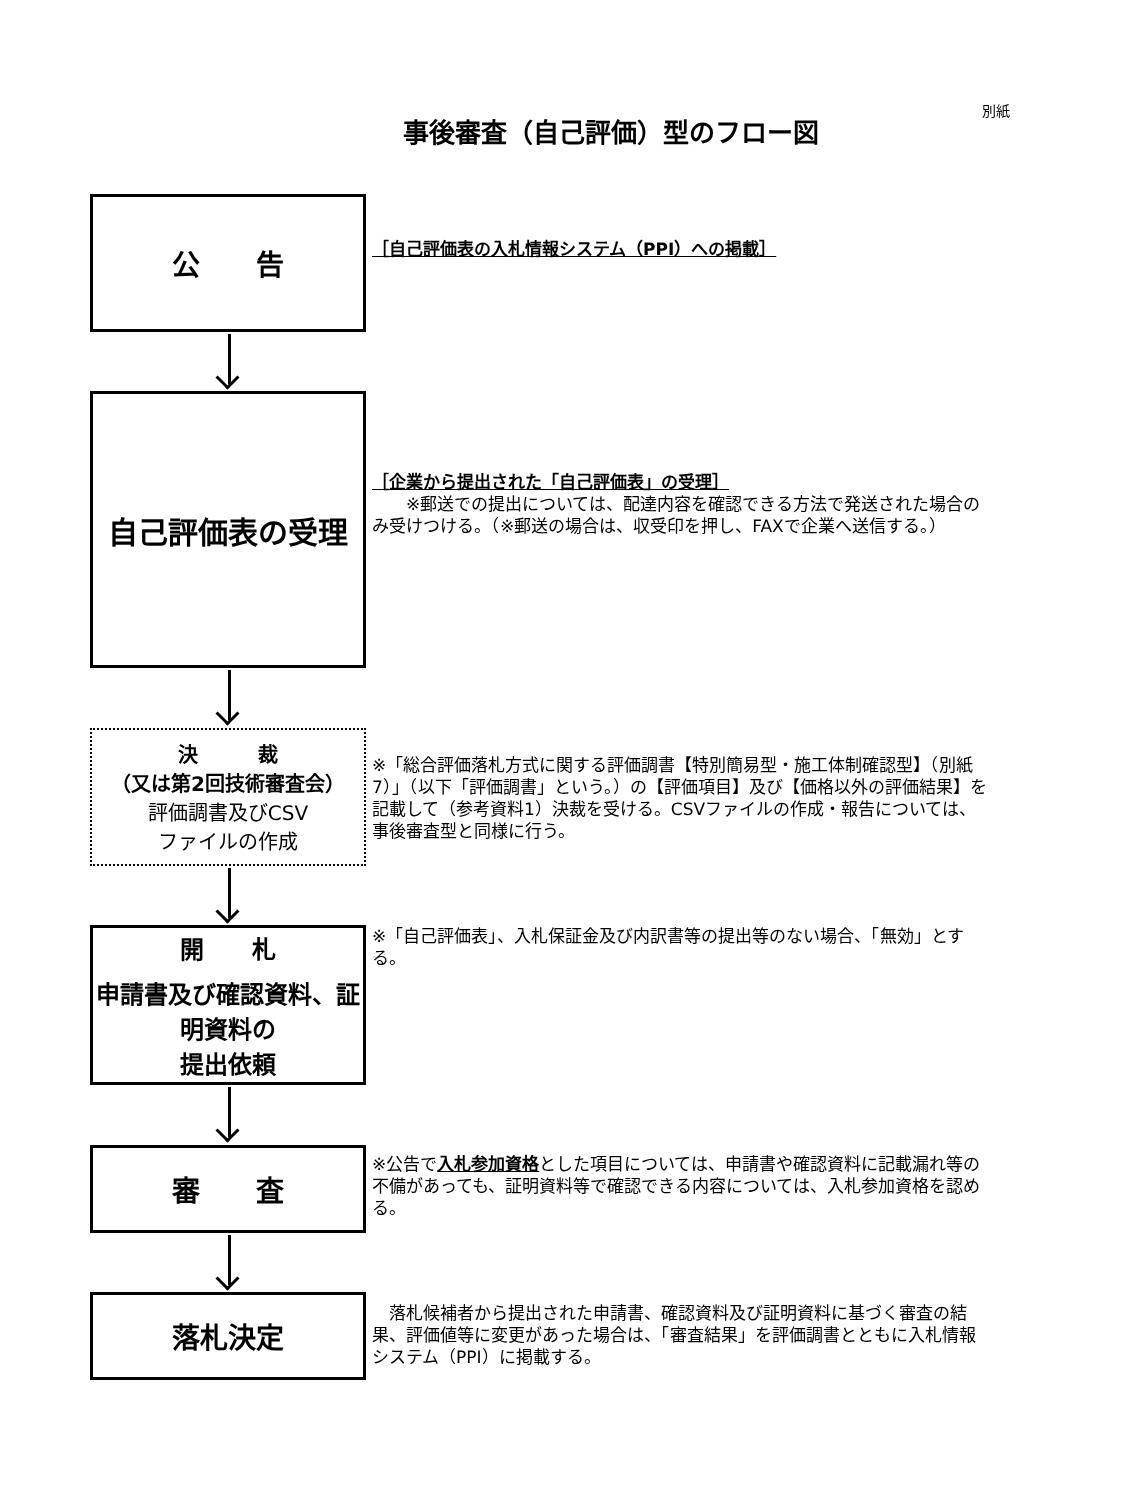別紙
事後審査（自己評価）型のフロー図
公　　告
［自己評価表の入札情報システム（PPI）への掲載］
自己評価表の受理
［企業から提出された「自己評価表」の受理］
　　※郵送での提出については、配達内容を確認できる方法で発送された場合のみ受けつける。（※郵送の場合は、収受印を押し、FAXで企業へ送信する。）
決　　　裁
（又は第2回技術審査会）
評価調書及びCSV
ファイルの作成
※「総合評価落札方式に関する評価調書【特別簡易型・施工体制確認型】（別紙7）」（以下「評価調書」という。）の【評価項目】及び【価格以外の評価結果】を記載して（参考資料1）決裁を受ける。CSVファイルの作成・報告については、事後審査型と同様に行う。
開　　札
申請書及び確認資料、証明資料の
提出依頼
※「自己評価表」、入札保証金及び内訳書等の提出等のない場合、「無効」とする。
審　　査
※公告で入札参加資格とした項目については、申請書や確認資料に記載漏れ等の不備があっても、証明資料等で確認できる内容については、入札参加資格を認める。
落札決定
　落札候補者から提出された申請書、確認資料及び証明資料に基づく審査の結果、評価値等に変更があった場合は、「審査結果」を評価調書とともに入札情報システム（PPI）に掲載する。